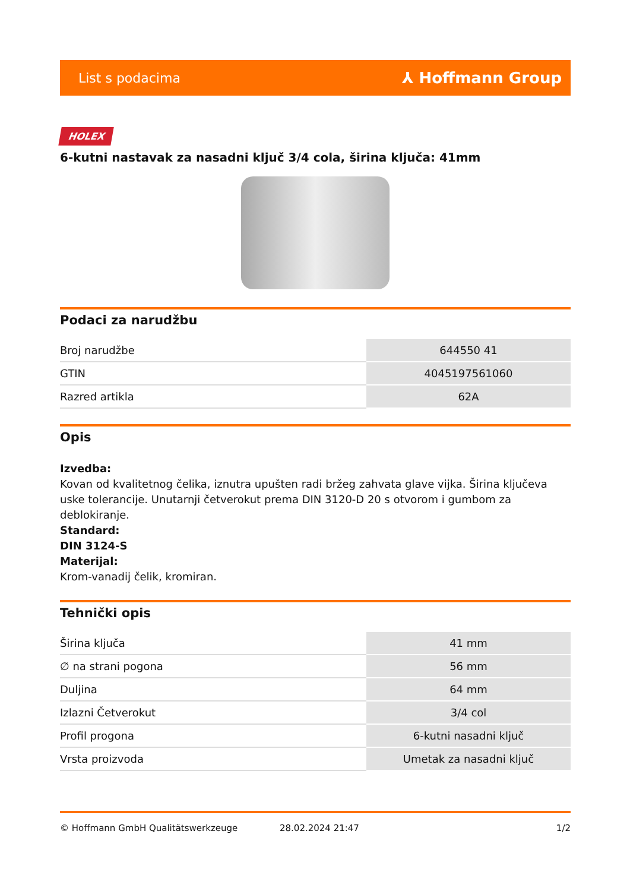List s podacima ⅄ Hoffmann Group
HOLEX
6-kutni nastavak za nasadni ključ 3/4 cola, širina ključa: 41mm
Podaci za narudžbu
| Broj narudžbe | 644550 41 |
| GTIN | 4045197561060 |
| Razred artikla | 62A |
Opis
Izvedba:
Kovan od kvalitetnog čelika, iznutra upušten radi bržeg zahvata glave vijka. Širina ključeva uske tolerancije. Unutarnji četverokut prema DIN 3120-D 20 s otvorom i gumbom za deblokiranje.
Standard:
DIN 3124-S
Materijal:
Krom-vanadij čelik, kromiran.
Tehnički opis
| Širina ključa | 41 mm |
| ∅ na strani pogona | 56 mm |
| Duljina | 64 mm |
| Izlazni Četverokut | 3/4 col |
| Profil progona | 6-kutni nasadni ključ |
| Vrsta proizvoda | Umetak za nasadni ključ |
© Hoffmann GmbH Qualitätswerkzeuge 28.02.2024 21:47 1/2